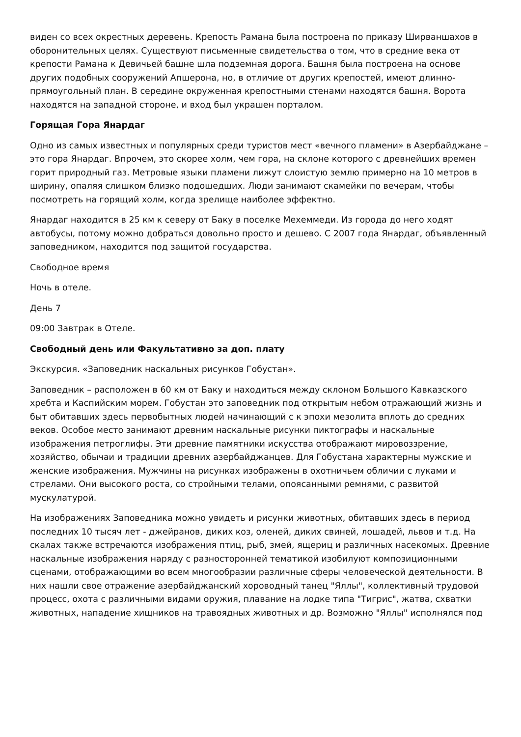виден со всех окрестных деревень. Крепость Рамана была построена по приказу Ширваншахов в оборонительных целях. Существуют письменные свидетельства о том, что в средние века от крепости Рамана к Девичьей башне шла подземная дорога. Башня была построена на основе других подобных сооружений Апшерона, но, в отличие от других крепостей, имеют длинно-прямоугольный план. В середине окруженная крепостными стенами находятся башня. Ворота находятся на западной стороне, и вход был украшен порталом.
Горящая Гора Янардаг
Одно из самых известных и популярных среди туристов мест «вечного пламени» в Азербайджане – это гора Янардаг. Впрочем, это скорее холм, чем гора, на склоне которого с древнейших времен горит природный газ. Метровые языки пламени лижут слоистую землю примерно на 10 метров в ширину, опаляя слишком близко подошедших. Люди занимают скамейки по вечерам, чтобы посмотреть на горящий холм, когда зрелище наиболее эффектно.
Янардаг находится в 25 км к северу от Баку в поселке Мехеммеди. Из города до него ходят автобусы, потому можно добраться довольно просто и дешево. С 2007 года Янардаг, объявленный заповедником, находится под защитой государства.
Свободное время
Ночь в отеле.
День 7
09:00 Завтрак в Отеле.
Свободный день или Факультативно за доп. плату
Экскурсия. «Заповедник наскальных рисунков Гобустан».
Заповедник – расположен в 60 км от Баку и находиться между склоном Большого Кавказского хребта и Каспийским морем. Гобустан это заповедник под открытым небом отражающий жизнь и быт обитавших здесь первобытных людей начинающий с к эпохи мезолита вплоть до средних веков. Особое место занимают древним наскальные рисунки пиктографы и наскальные изображения петроглифы. Эти древние памятники искусства отображают мировоззрение, хозяйство, обычаи и традиции древних азербайджанцев. Для Гобустана характерны мужские и женские изображения. Мужчины на рисунках изображены в охотничьем обличии с луками и стрелами. Они высокого роста, со стройными телами, опоясанными ремнями, с развитой мускулатурой.
На изображениях Заповедника можно увидеть и рисунки животных, обитавших здесь в период последних 10 тысяч лет - джейранов, диких коз, оленей, диких свиней, лошадей, львов и т.д. На скалах также встречаются изображения птиц, рыб, змей, ящериц и различных насекомых. Древние наскальные изображения наряду с разносторонней тематикой изобилуют композиционными сценами, отображающими во всем многообразии различные сферы человеческой деятельности. В них нашли свое отражение азербайджанский хороводный танец "Яллы", коллективный трудовой процесс, охота с различными видами оружия, плавание на лодке типа "Тигрис", жатва, схватки животных, нападение хищников на травоядных животных и др. Возможно "Яллы" исполнялся под